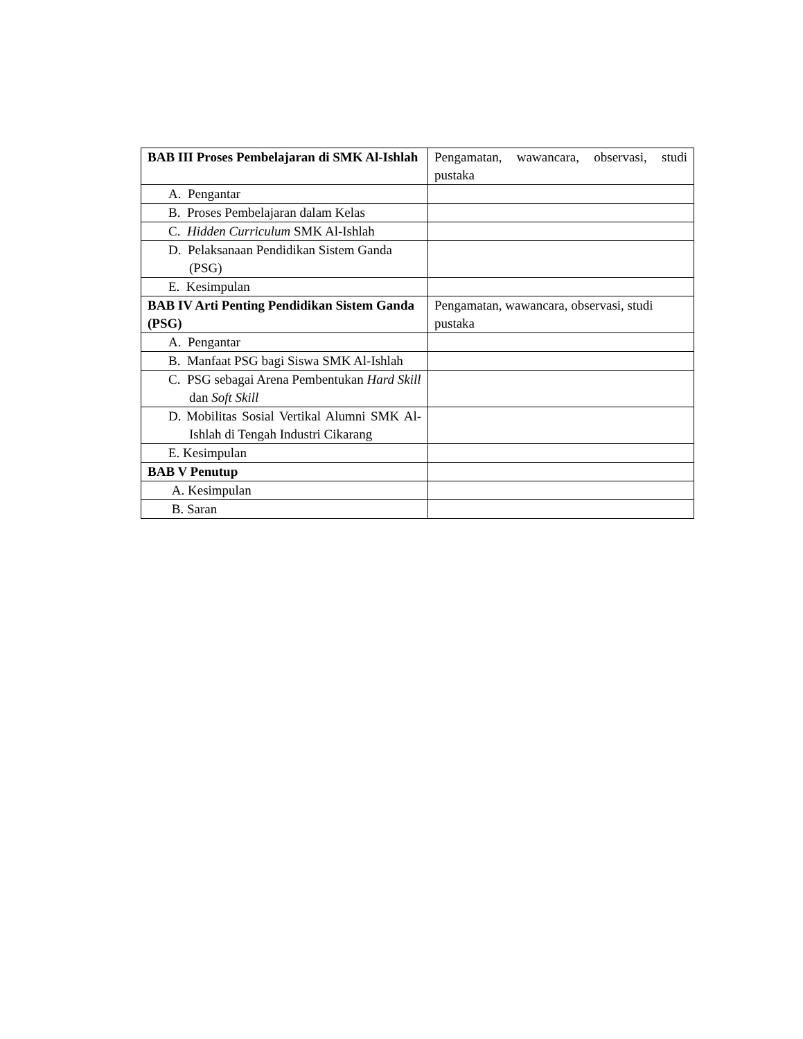| BAB III Proses Pembelajaran di SMK Al-Ishlah | Pengamatan, wawancara, observasi, studi pustaka |
| A. Pengantar | |
| B. Proses Pembelajaran dalam Kelas | |
| C. Hidden Curriculum SMK Al-Ishlah | |
| D. Pelaksanaan Pendidikan Sistem Ganda (PSG) | |
| E. Kesimpulan | |
| BAB IV Arti Penting Pendidikan Sistem Ganda (PSG) | Pengamatan, wawancara, observasi, studi pustaka |
| A. Pengantar | |
| B. Manfaat PSG bagi Siswa SMK Al-Ishlah | |
| C. PSG sebagai Arena Pembentukan Hard Skill dan Soft Skill | |
| D. Mobilitas Sosial Vertikal Alumni SMK Al-Ishlah di Tengah Industri Cikarang | |
| E. Kesimpulan | |
| BAB V Penutup | |
| A. Kesimpulan | |
| B. Saran | |